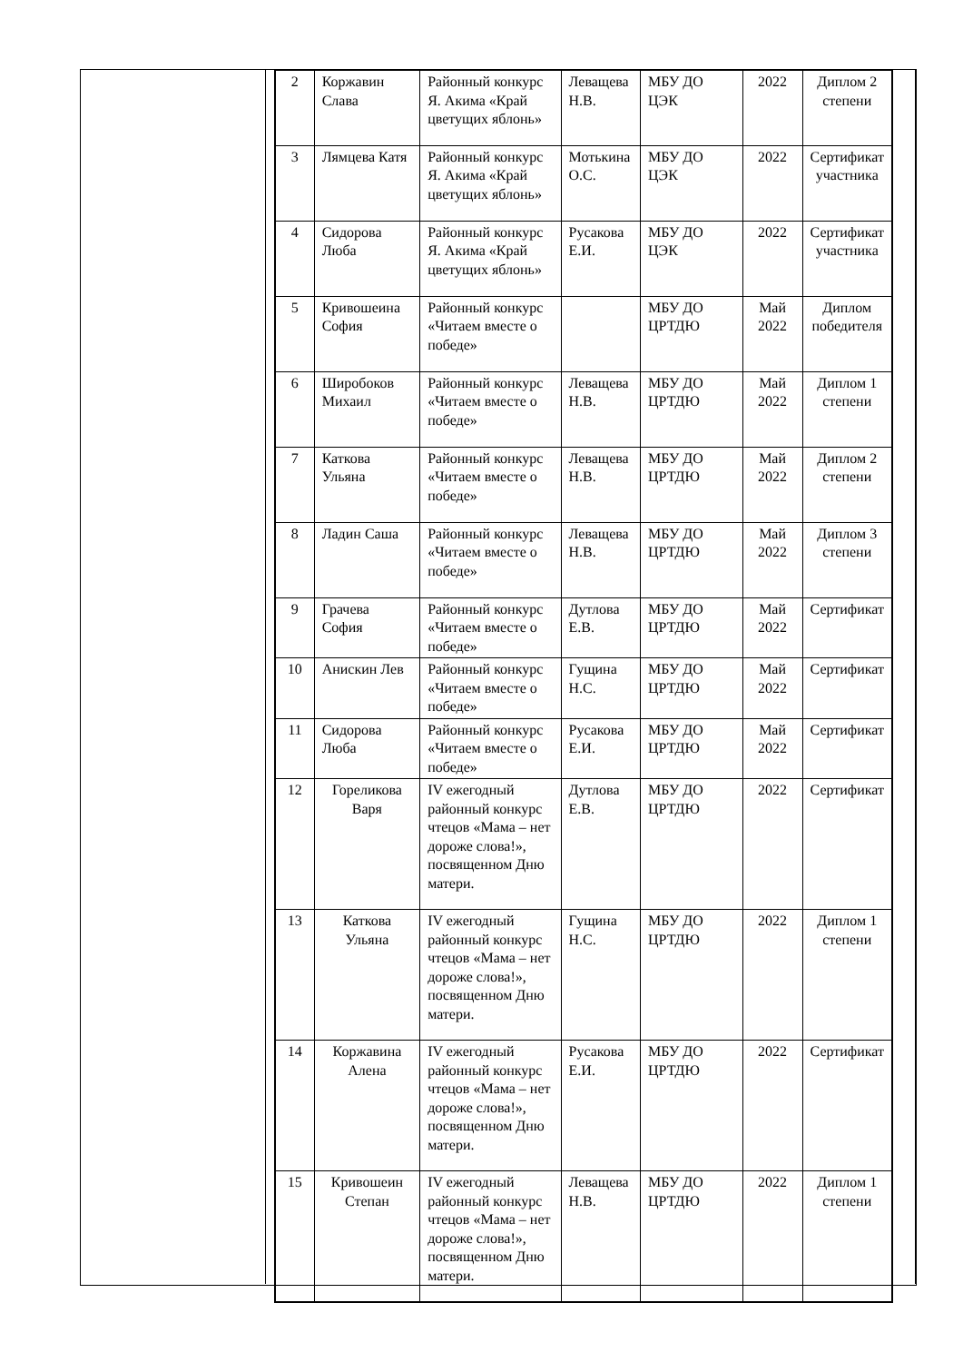| 2 | Коржавин Слава | Районный конкурс Я. Акима «Край цветущих яблонь» | Леващева Н.В. | МБУ ДО ЦЭК | 2022 | Диплом 2 степени |
| 3 | Лямцева Катя | Районный конкурс Я. Акима «Край цветущих яблонь» | Мотькина О.С. | МБУ ДО ЦЭК | 2022 | Сертификат участника |
| 4 | Сидорова Люба | Районный конкурс Я. Акима «Край цветущих яблонь» | Русакова Е.И. | МБУ ДО ЦЭК | 2022 | Сертификат участника |
| 5 | Кривошеина София | Районный конкурс «Читаем вместе о победе» | | МБУ ДО ЦРТДЮ | Май 2022 | Диплом победителя |
| 6 | Широбоков Михаил | Районный конкурс «Читаем вместе о победе» | Леващева Н.В. | МБУ ДО ЦРТДЮ | Май 2022 | Диплом 1 степени |
| 7 | Каткова Ульяна | Районный конкурс «Читаем вместе о победе» | Леващева Н.В. | МБУ ДО ЦРТДЮ | Май 2022 | Диплом 2 степени |
| 8 | Ладин Саша | Районный конкурс «Читаем вместе о победе» | Леващева Н.В. | МБУ ДО ЦРТДЮ | Май 2022 | Диплом 3 степени |
| 9 | Грачева София | Районный конкурс «Читаем вместе о победе» | Дутлова Е.В. | МБУ ДО ЦРТДЮ | Май 2022 | Сертификат |
| 10 | Анискин Лев | Районный конкурс «Читаем вместе о победе» | Гущина Н.С. | МБУ ДО ЦРТДЮ | Май 2022 | Сертификат |
| 11 | Сидорова Люба | Районный конкурс «Читаем вместе о победе» | Русакова Е.И. | МБУ ДО ЦРТДЮ | Май 2022 | Сертификат |
| 12 | Гореликова Варя | IV ежегодный районный конкурс чтецов «Мама – нет дороже слова!», посвященном Дню матери. | Дутлова Е.В. | МБУ ДО ЦРТДЮ | 2022 | Сертификат |
| 13 | Каткова Ульяна | IV ежегодный районный конкурс чтецов «Мама – нет дороже слова!», посвященном Дню матери. | Гущина Н.С. | МБУ ДО ЦРТДЮ | 2022 | Диплом 1 степени |
| 14 | Коржавина Алена | IV ежегодный районный конкурс чтецов «Мама – нет дороже слова!», посвященном Дню матери. | Русакова Е.И. | МБУ ДО ЦРТДЮ | 2022 | Сертификат |
| 15 | Кривошеин Степан | IV ежегодный районный конкурс чтецов «Мама – нет дороже слова!», посвященном Дню матери. | Леващева Н.В. | МБУ ДО ЦРТДЮ | 2022 | Диплом 1 степени |